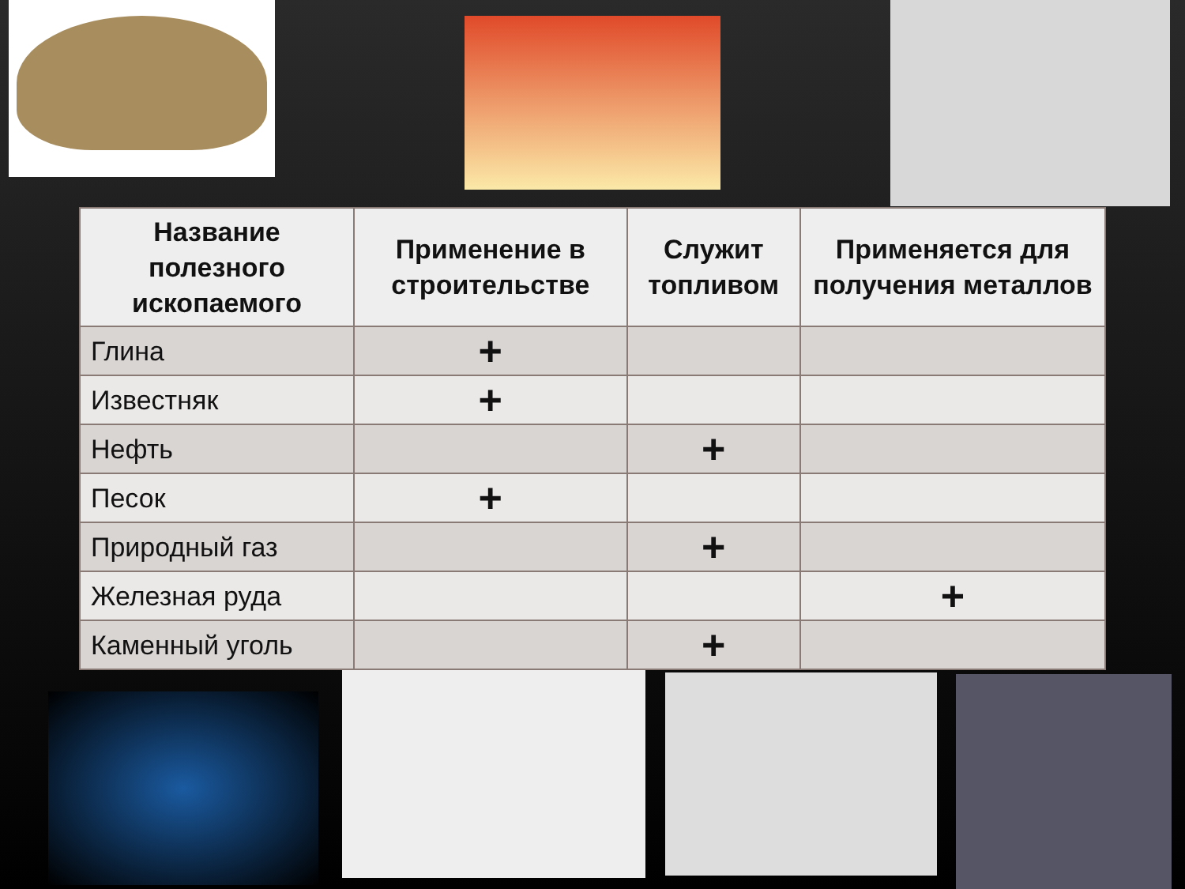| Название полезного ископаемого | Применение в строительстве | Служит топливом | Применяется для получения металлов |
| --- | --- | --- | --- |
| Глина | + | | |
| Известняк | + | | |
| Нефть | | + | |
| Песок | + | | |
| Природный газ | | + | |
| Железная руда | | | + |
| Каменный уголь | | + | |